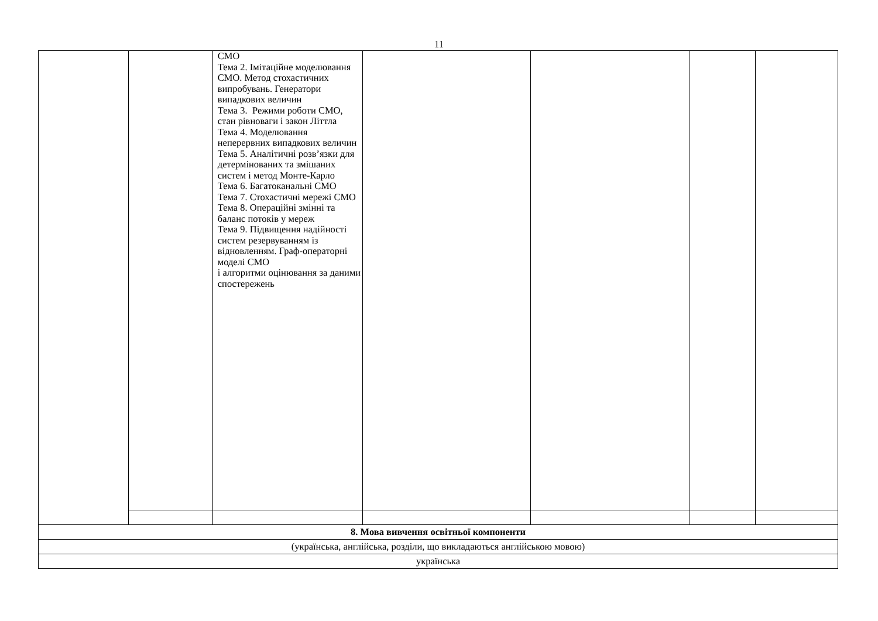11
| | | СМО Тема 2. Імітаційне моделювання СМО. Метод стохастичних випробувань. Генератори випадкових величин Тема 3. Режими роботи СМО, стан рівноваги і закон Літтла Тема 4. Моделювання неперервних випадкових величин Тема 5. Аналітичні розв’язки для детермінованих та змішаних систем і метод Монте-Карло Тема 6. Багатоканальні СМО Тема 7. Стохастичні мережі СМО Тема 8. Операційні змінні та баланс потоків у мереж Тема 9. Підвищення надійності систем резервуванням із відновленням. Граф-операторні моделі СМО і алгоритми оцінювання за даними спостережень | | | | |
| 8. Мова вивчення освітньої компоненти | | | | | | |
| (українська, англійська, розділи, що викладаються англійською мовою) | | | | | | |
| українська | | | | | | |